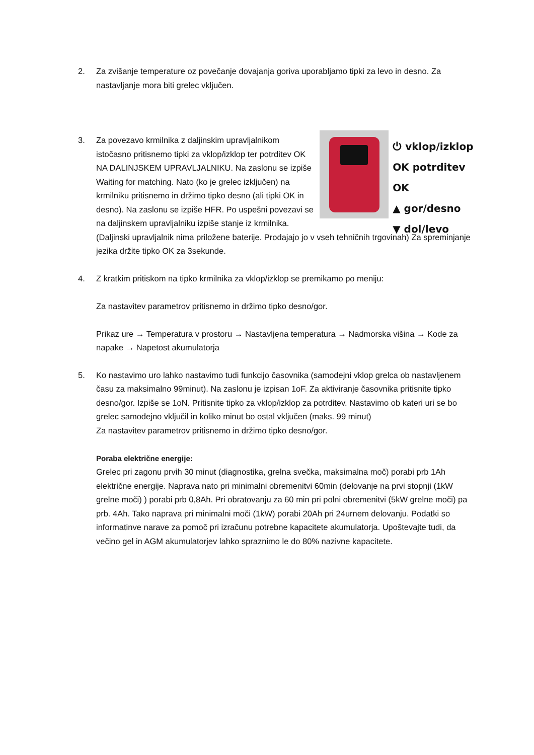2. Za zvišanje temperature oz povečanje dovajanja goriva uporabljamo tipki za levo in desno. Za nastavljanje mora biti grelec vključen.
3.
⏻ vklop/izklop
OK potrditev OK
▲ gor/desno
▼ dol/levo
Za povezavo krmilnika z daljinskim upravljalnikom istočasno pritisnemo tipki za vklop/izklop ter potrditev OK NA DALINJSKEM UPRAVLJALNIKU. Na zaslonu se izpiše Waiting for matching. Nato (ko je grelec izključen) na krmilniku pritisnemo in držimo tipko desno (ali tipki OK in desno). Na zaslonu se izpiše HFR. Po uspešni povezavi se na daljinskem upravljalniku izpiše stanje iz krmilnika.(Daljinski upravljalnik nima priložene baterije. Prodajajo jo v vseh tehničnih trgovinah) Za spreminjanje jezika držite tipko OK za 3sekunde.
4. Z kratkim pritiskom na tipko krmilnika za vklop/izklop se premikamo po meniju:
Za nastavitev parametrov pritisnemo in držimo tipko desno/gor.
Prikaz ure → Temperatura v prostoru → Nastavljena temperatura → Nadmorska višina → Kode za napake → Napetost akumulatorja
5. Ko nastavimo uro lahko nastavimo tudi funkcijo časovnika (samodejni vklop grelca ob nastavljenem času za maksimalno 99minut). Na zaslonu je izpisan 1oF. Za aktiviranje časovnika pritisnite tipko desno/gor. Izpiše se 1oN. Pritisnite tipko za vklop/izklop za potrditev. Nastavimo ob kateri uri se bo grelec samodejno vključil in koliko minut bo ostal vključen (maks. 99 minut)
Za nastavitev parametrov pritisnemo in držimo tipko desno/gor.
Poraba električne energije:
Grelec pri zagonu prvih 30 minut (diagnostika, grelna svečka, maksimalna moč) porabi prb 1Ah električne energije. Naprava nato pri minimalni obremenitvi 60min (delovanje na prvi stopnji (1kW grelne moči) ) porabi prb 0,8Ah. Pri obratovanju za 60 min pri polni obremenitvi (5kW grelne moči) pa prb. 4Ah. Tako naprava pri minimalni moči (1kW) porabi 20Ah pri 24urnem delovanju. Podatki so informatinve narave za pomoč pri izračunu potrebne kapacitete akumulatorja. Upoštevajte tudi, da večino gel in AGM akumulatorjev lahko spraznimo le do 80% nazivne kapacitete.